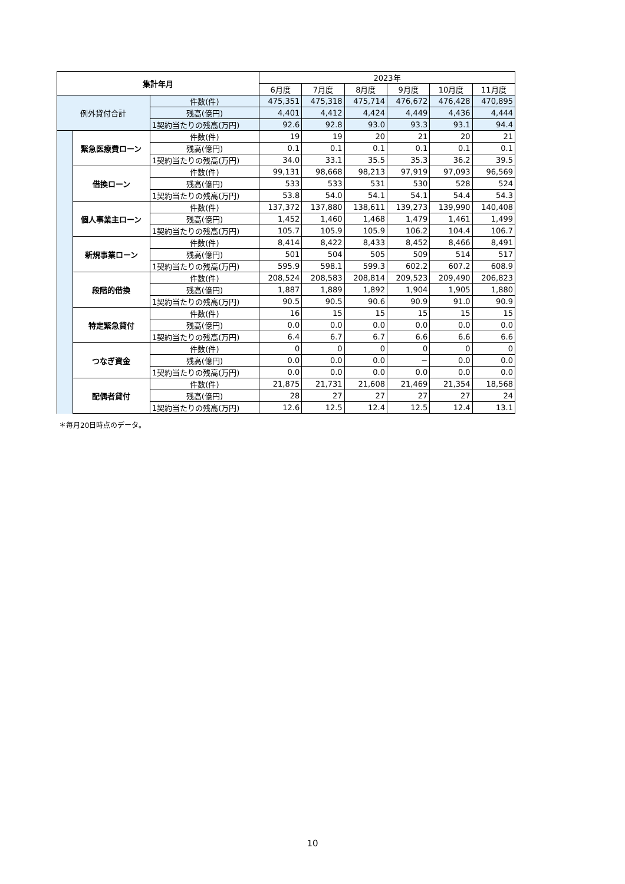| 集計年月 | | | 2023年 | | | | | |
| --- | --- | --- | --- | --- | --- | --- | --- | --- |
| | | | 6月度 | 7月度 | 8月度 | 9月度 | 10月度 | 11月度 |
| 例外貸付合計 | | 件数(件) | 475,351 | 475,318 | 475,714 | 476,672 | 476,428 | 470,895 |
| | | 残高(億円) | 4,401 | 4,412 | 4,424 | 4,449 | 4,436 | 4,444 |
| | | 1契約当たりの残高(万円) | 92.6 | 92.8 | 93.0 | 93.3 | 93.1 | 94.4 |
| | 緊急医療費ローン | 件数(件) | 19 | 19 | 20 | 21 | 20 | 21 |
| | | 残高(億円) | 0.1 | 0.1 | 0.1 | 0.1 | 0.1 | 0.1 |
| | | 1契約当たりの残高(万円) | 34.0 | 33.1 | 35.5 | 35.3 | 36.2 | 39.5 |
| | 借換ローン | 件数(件) | 99,131 | 98,668 | 98,213 | 97,919 | 97,093 | 96,569 |
| | | 残高(億円) | 533 | 533 | 531 | 530 | 528 | 524 |
| | | 1契約当たりの残高(万円) | 53.8 | 54.0 | 54.1 | 54.1 | 54.4 | 54.3 |
| | 個人事業主ローン | 件数(件) | 137,372 | 137,880 | 138,611 | 139,273 | 139,990 | 140,408 |
| | | 残高(億円) | 1,452 | 1,460 | 1,468 | 1,479 | 1,461 | 1,499 |
| | | 1契約当たりの残高(万円) | 105.7 | 105.9 | 105.9 | 106.2 | 104.4 | 106.7 |
| | 新規事業ローン | 件数(件) | 8,414 | 8,422 | 8,433 | 8,452 | 8,466 | 8,491 |
| | | 残高(億円) | 501 | 504 | 505 | 509 | 514 | 517 |
| | | 1契約当たりの残高(万円) | 595.9 | 598.1 | 599.3 | 602.2 | 607.2 | 608.9 |
| | 段階的借換 | 件数(件) | 208,524 | 208,583 | 208,814 | 209,523 | 209,490 | 206,823 |
| | | 残高(億円) | 1,887 | 1,889 | 1,892 | 1,904 | 1,905 | 1,880 |
| | | 1契約当たりの残高(万円) | 90.5 | 90.5 | 90.6 | 90.9 | 91.0 | 90.9 |
| | 特定緊急貸付 | 件数(件) | 16 | 15 | 15 | 15 | 15 | 15 |
| | | 残高(億円) | 0.0 | 0.0 | 0.0 | 0.0 | 0.0 | 0.0 |
| | | 1契約当たりの残高(万円) | 6.4 | 6.7 | 6.7 | 6.6 | 6.6 | 6.6 |
| | つなぎ資金 | 件数(件) | 0 | 0 | 0 | 0 | 0 | 0 |
| | | 残高(億円) | 0.0 | 0.0 | 0.0 | − | 0.0 | 0.0 |
| | | 1契約当たりの残高(万円) | 0.0 | 0.0 | 0.0 | 0.0 | 0.0 | 0.0 |
| | 配偶者貸付 | 件数(件) | 21,875 | 21,731 | 21,608 | 21,469 | 21,354 | 18,568 |
| | | 残高(億円) | 28 | 27 | 27 | 27 | 27 | 24 |
| | | 1契約当たりの残高(万円) | 12.6 | 12.5 | 12.4 | 12.5 | 12.4 | 13.1 |
＊毎月20日時点のデータ。
10